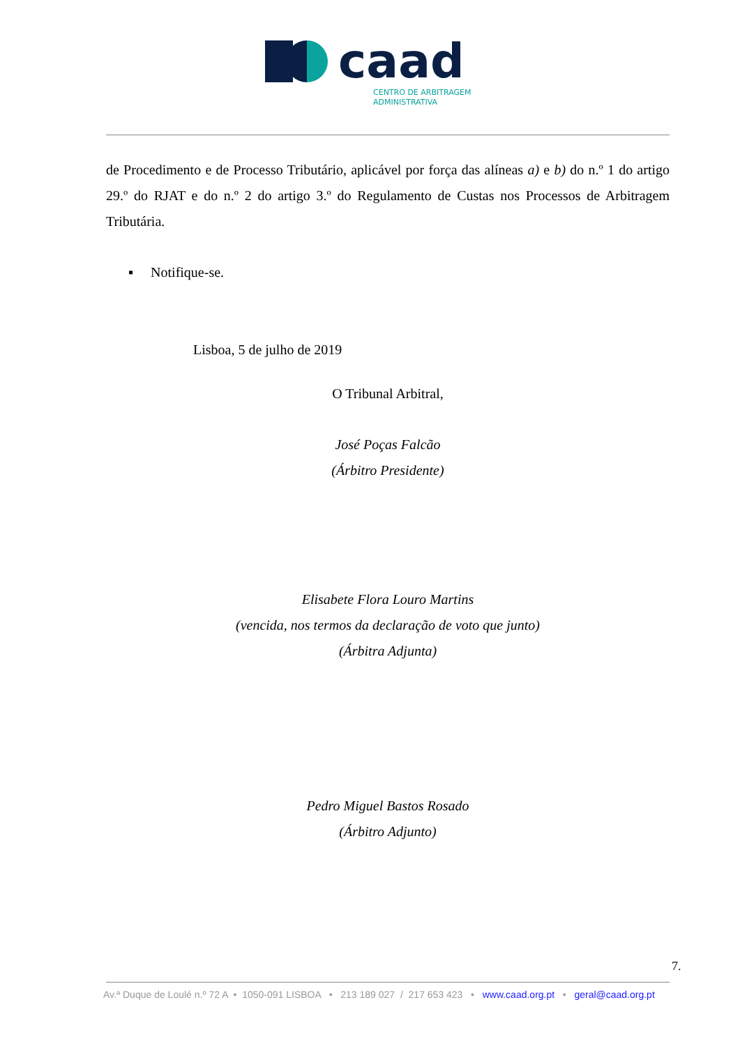caad
CENTRO DE ARBITRAGEM
ADMINISTRATIVA
de Procedimento e de Processo Tributário, aplicável por força das alíneas a) e b) do n.º 1 do artigo 29.º do RJAT e do n.º 2 do artigo 3.º do Regulamento de Custas nos Processos de Arbitragem Tributária.
▪ Notifique-se.
Lisboa, 5 de julho de 2019
O Tribunal Arbitral,
José Poças Falcão
(Árbitro Presidente)
Elisabete Flora Louro Martins
(vencida, nos termos da declaração de voto que junto)
(Árbitra Adjunta)
Pedro Miguel Bastos Rosado
(Árbitro Adjunto)
7.
Av.ª Duque de Loulé n.º 72 A • 1050-091 LISBOA • 213 189 027 / 217 653 423 • www.caad.org.pt • geral@caad.org.pt